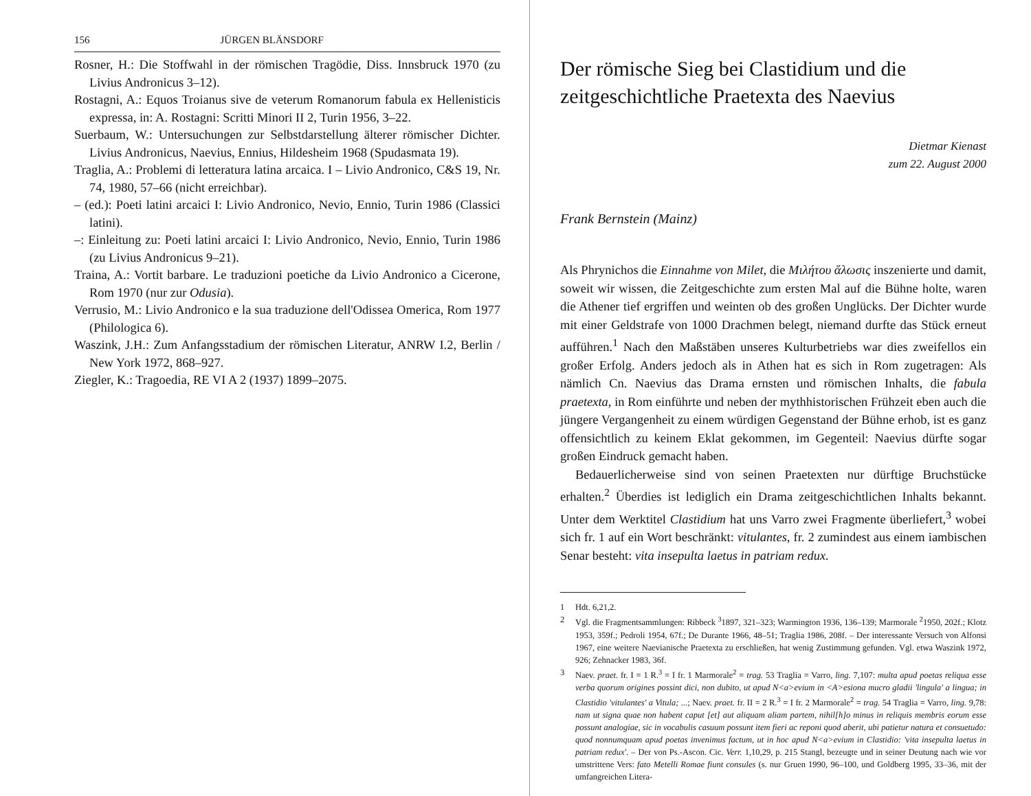156 JÜRGEN BLÄNSDORF
Rosner, H.: Die Stoffwahl in der römischen Tragödie, Diss. Innsbruck 1970 (zu Livius Andronicus 3–12).
Rostagni, A.: Equos Troianus sive de veterum Romanorum fabula ex Hellenisticis expressa, in: A. Rostagni: Scritti Minori II 2, Turin 1956, 3–22.
Suerbaum, W.: Untersuchungen zur Selbstdarstellung älterer römischer Dichter. Livius Andronicus, Naevius, Ennius, Hildesheim 1968 (Spudasmata 19).
Traglia, A.: Problemi di letteratura latina arcaica. I – Livio Andronico, C&S 19, Nr. 74, 1980, 57–66 (nicht erreichbar).
– (ed.): Poeti latini arcaici I: Livio Andronico, Nevio, Ennio, Turin 1986 (Classici latini).
–: Einleitung zu: Poeti latini arcaici I: Livio Andronico, Nevio, Ennio, Turin 1986 (zu Livius Andronicus 9–21).
Traina, A.: Vortit barbare. Le traduzioni poetiche da Livio Andronico a Cicerone, Rom 1970 (nur zur Odusia).
Verrusio, M.: Livio Andronico e la sua traduzione dell'Odissea Omerica, Rom 1977 (Philologica 6).
Waszink, J.H.: Zum Anfangsstadium der römischen Literatur, ANRW I.2, Berlin / New York 1972, 868–927.
Ziegler, K.: Tragoedia, RE VI A 2 (1937) 1899–2075.
Der römische Sieg bei Clastidium und die zeitgeschichtliche Praetexta des Naevius
Dietmar Kienast
zum 22. August 2000
Frank Bernstein (Mainz)
Als Phrynichos die Einnahme von Milet, die Μιλήτου ἅλωσις inszenierte und damit, soweit wir wissen, die Zeitgeschichte zum ersten Mal auf die Bühne holte, waren die Athener tief ergriffen und weinten ob des großen Unglücks. Der Dichter wurde mit einer Geldstrafe von 1000 Drachmen belegt, niemand durfte das Stück erneut aufführen.<sup>1</sup> Nach den Maßstäben unseres Kulturbetriebs war dies zweifellos ein großer Erfolg. Anders jedoch als in Athen hat es sich in Rom zugetragen: Als nämlich Cn. Naevius das Drama ernsten und römischen Inhalts, die fabula praetexta, in Rom einführte und neben der mythhistorischen Frühzeit eben auch die jüngere Vergangenheit zu einem würdigen Gegenstand der Bühne erhob, ist es ganz offensichtlich zu keinem Eklat gekommen, im Gegenteil: Naevius dürfte sogar großen Eindruck gemacht haben.
Bedauerlicherweise sind von seinen Praetexten nur dürftige Bruchstücke erhalten.<sup>2</sup> Überdies ist lediglich ein Drama zeitgeschichtlichen Inhalts bekannt. Unter dem Werktitel Clastidium hat uns Varro zwei Fragmente überliefert,<sup>3</sup> wobei sich fr. 1 auf ein Wort beschränkt: vitulantes, fr. 2 zumindest aus einem iambischen Senar besteht: vita insepulta laetus in patriam redux.
1 Hdt. 6,21,2.
2 Vgl. die Fragmentsammlungen: Ribbeck <sup>3</sup>1897, 321–323; Warmington 1936, 136–139; Marmorale <sup>2</sup>1950, 202f.; Klotz 1953, 359f.; Pedroli 1954, 67f.; De Durante 1966, 48–51; Traglia 1986, 208f. – Der interessante Versuch von Alfonsi 1967, eine weitere Naevianische Praetexta zu erschließen, hat wenig Zustimmung gefunden. Vgl. etwa Waszink 1972, 926; Zehnacker 1983, 36f.
3 Naev. praet. fr. I = 1 R.<sup>3</sup> = I fr. 1 Marmorale<sup>2</sup> = trag. 53 Traglia = Varro, ling. 7,107: multa apud poetas reliqua esse verba quorum origines possint dici, non dubito, ut apud N<a>evium in <A>esiona mucro gladii 'lingula' a lingua; in Clastidio 'vitulantes' a Vitula; ...; Naev. praet. fr. II = 2 R.<sup>3</sup> = I fr. 2 Marmorale<sup>2</sup> = trag. 54 Traglia = Varro, ling. 9,78: nam ut signa quae non habent caput [et] aut aliquam aliam partem, nihil[h]o minus in reliquis membris eorum esse possunt analogiae, sic in vocabulis casuum possunt item fieri ac reponi quod aberit, ubi patietur natura et consuetudo: quod nonnumquam apud poetas invenimus factum, ut in hoc apud N<a>evium in Clastidio: 'vita insepulta laetus in patriam redux'. – Der von Ps.-Ascon. Cic. Verr. 1,10,29, p. 215 Stangl, bezeugte und in seiner Deutung nach wie vor umstrittene Vers: fato Metelli Romae fiunt consules (s. nur Gruen 1990, 96–100, und Goldberg 1995, 33–36, mit der umfangreichen Litera-